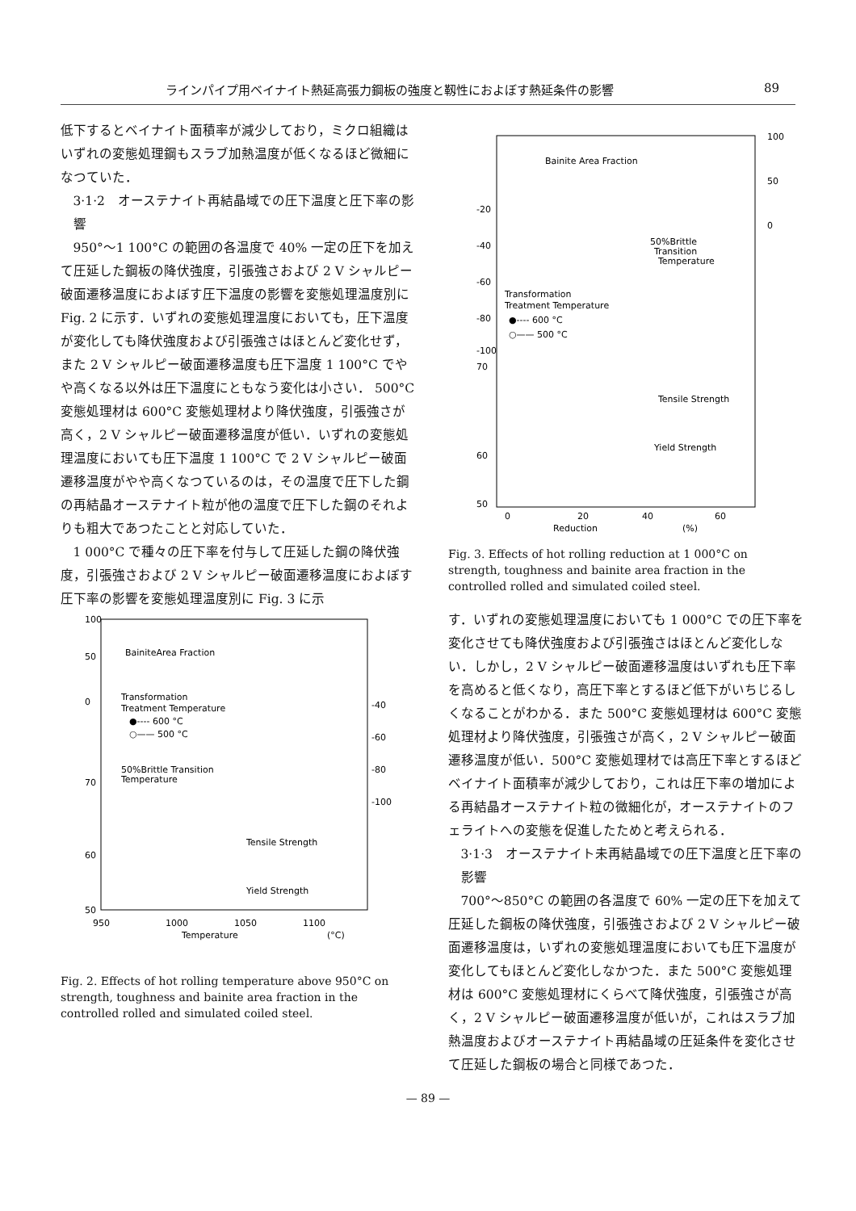ラインパイプ用ベイナイト熱延高張力鋼板の強度と靱性におよぼす熱延条件の影響 89
低下するとベイナイト面積率が減少しており，ミクロ組織はいずれの変態処理鋼もスラブ加熱温度が低くなるほど微細になつていた．
3·1·2　オーステナイト再結晶域での圧下温度と圧下率の影響
950°〜1 100°C の範囲の各温度で 40% 一定の圧下を加えて圧延した鋼板の降伏強度，引張強さおよび 2 V シャルピー破面遷移温度におよぼす圧下温度の影響を変態処理温度別に Fig. 2 に示す．いずれの変態処理温度においても，圧下温度が変化しても降伏強度および引張強さはほとんど変化せず，また 2 V シャルピー破面遷移温度も圧下温度 1 100°C でやや高くなる以外は圧下温度にともなう変化は小さい． 500°C 変態処理材は 600°C 変態処理材より降伏強度，引張強さが高く，2 V シャルピー破面遷移温度が低い．いずれの変態処理温度においても圧下温度 1 100°C で 2 V シャルピー破面遷移温度がやや高くなつているのは，その温度で圧下した鋼の再結晶オーステナイト粒が他の温度で圧下した鋼のそれよりも粗大であつたことと対応していた．
1 000°C で種々の圧下率を付与して圧延した鋼の降伏強度，引張強さおよび 2 V シャルピー破面遷移温度におよぼす圧下率の影響を変態処理温度別に Fig. 3 に示
BainiteArea Fraction
Transformation
Treatment Temperature
●---- 600 °C
○—— 500 °C
50%Brittle Transition
Temperature
Tensile Strength
Yield Strength
950
1000
1050
1100
Temperature
(°C)
100
50
0
70
60
50
-40
-60
-80
-100
Fig. 2. Effects of hot rolling temperature above 950°C on strength, toughness and bainite area fraction in the controlled rolled and simulated coiled steel.
Bainite Area Fraction
50%Brittle
Transition
Temperature
Transformation
Treatment Temperature
●---- 600 °C
○—— 500 °C
Tensile Strength
Yield Strength
100
50
0
-20
-40
-60
-80
-100
70
60
50
0
20
40
60
Reduction
(%)
Fig. 3. Effects of hot rolling reduction at 1 000°C on strength, toughness and bainite area fraction in the controlled rolled and simulated coiled steel.
す．いずれの変態処理温度においても 1 000°C での圧下率を変化させても降伏強度および引張強さはほとんど変化しない．しかし，2 V シャルピー破面遷移温度はいずれも圧下率を高めると低くなり，高圧下率とするほど低下がいちじるしくなることがわかる．また 500°C 変態処理材は 600°C 変態処理材より降伏強度，引張強さが高く，2 V シャルピー破面遷移温度が低い．500°C 変態処理材では高圧下率とするほどベイナイト面積率が減少しており，これは圧下率の増加による再結晶オーステナイト粒の微細化が，オーステナイトのフェライトへの変態を促進したためと考えられる．
3·1·3　オーステナイト未再結晶域での圧下温度と圧下率の影響
700°〜850°C の範囲の各温度で 60% 一定の圧下を加えて圧延した鋼板の降伏強度，引張強さおよび 2 V シャルピー破面遷移温度は，いずれの変態処理温度においても圧下温度が変化してもほとんど変化しなかつた．また 500°C 変態処理材は 600°C 変態処理材にくらべて降伏強度，引張強さが高く，2 V シャルピー破面遷移温度が低いが，これはスラブ加熱温度およびオーステナイト再結晶域の圧延条件を変化させて圧延した鋼板の場合と同様であつた．
— 89 —